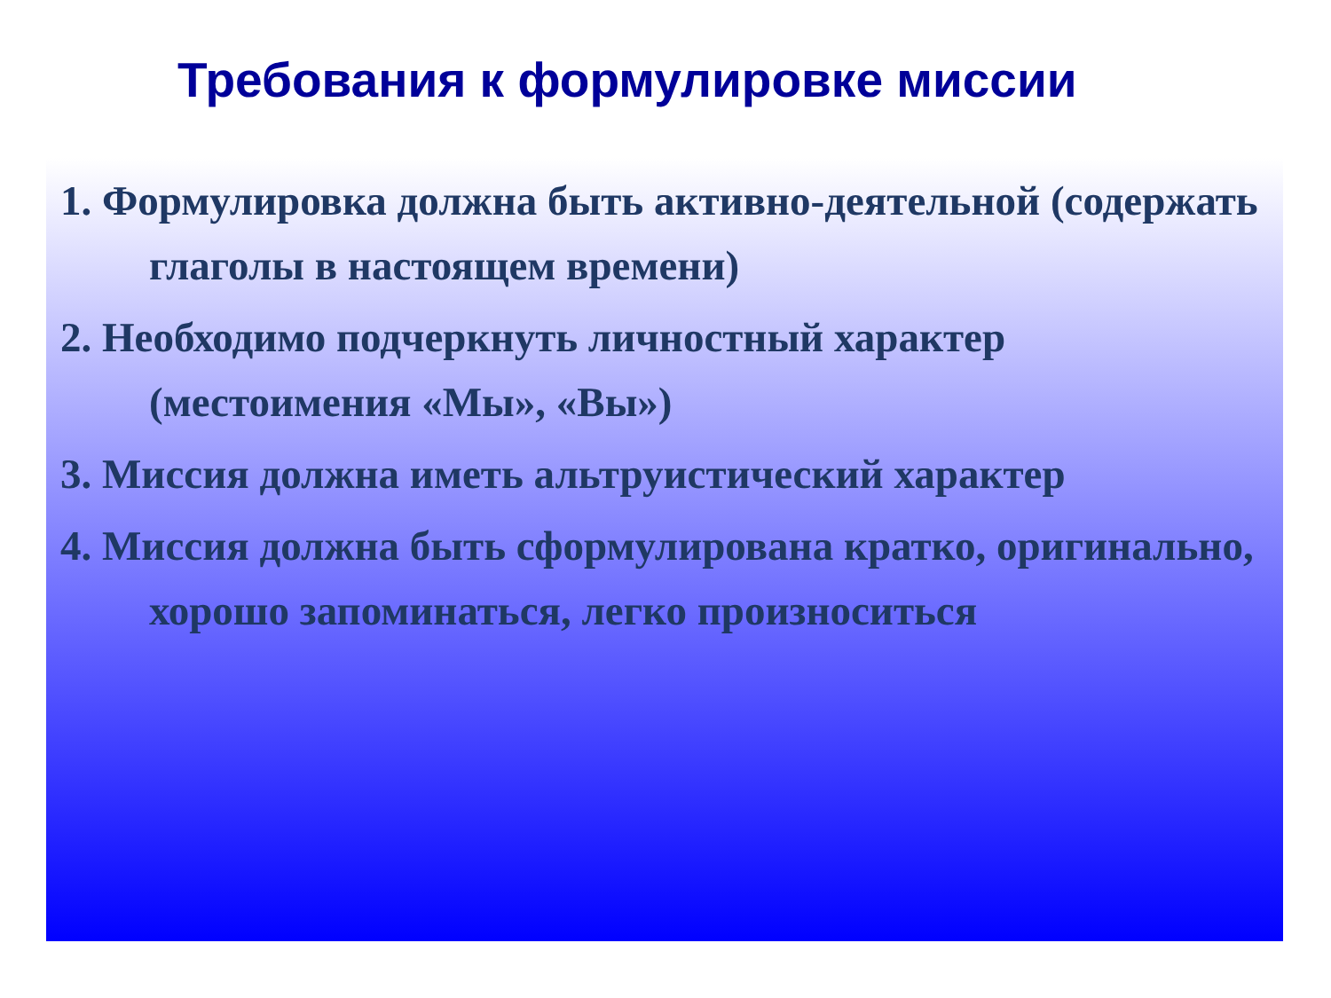Требования к формулировке миссии
1. Формулировка должна быть активно-деятельной (содержать глаголы в настоящем времени)
2. Необходимо подчеркнуть личностный характер (местоимения «Мы», «Вы»)
3. Миссия должна иметь альтруистический характер
4. Миссия должна быть сформулирована кратко, оригинально, хорошо запоминаться, легко произноситься